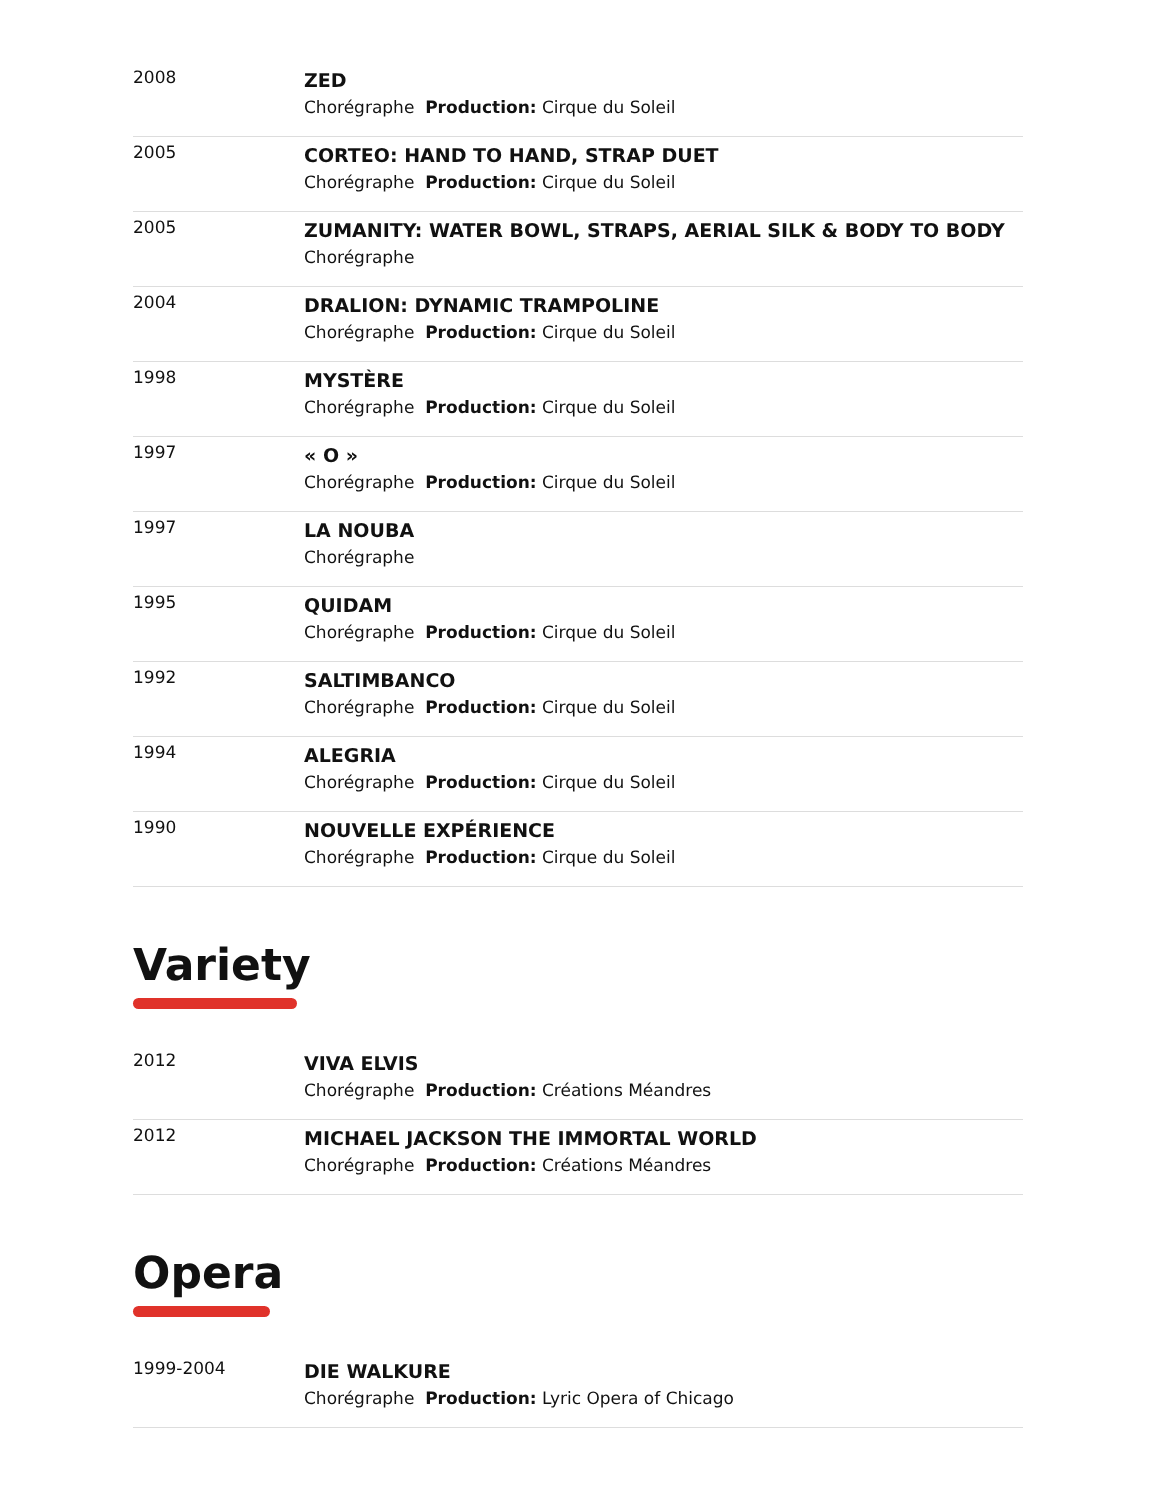| 2008 | ZED Chorégraphe Production: Cirque du Soleil |
| 2005 | CORTEO: HAND TO HAND, STRAP DUET Chorégraphe Production: Cirque du Soleil |
| 2005 | ZUMANITY: WATER BOWL, STRAPS, AERIAL SILK & BODY TO BODY Chorégraphe |
| 2004 | DRALION: DYNAMIC TRAMPOLINE Chorégraphe Production: Cirque du Soleil |
| 1998 | MYSTÈRE Chorégraphe Production: Cirque du Soleil |
| 1997 | « O » Chorégraphe Production: Cirque du Soleil |
| 1997 | LA NOUBA Chorégraphe |
| 1995 | QUIDAM Chorégraphe Production: Cirque du Soleil |
| 1992 | SALTIMBANCO Chorégraphe Production: Cirque du Soleil |
| 1994 | ALEGRIA Chorégraphe Production: Cirque du Soleil |
| 1990 | NOUVELLE EXPÉRIENCE Chorégraphe Production: Cirque du Soleil |
Variety
| 2012 | VIVA ELVIS Chorégraphe Production: Créations Méandres |
| 2012 | MICHAEL JACKSON THE IMMORTAL WORLD Chorégraphe Production: Créations Méandres |
Opera
| 1999-2004 | DIE WALKURE Chorégraphe Production: Lyric Opera of Chicago |